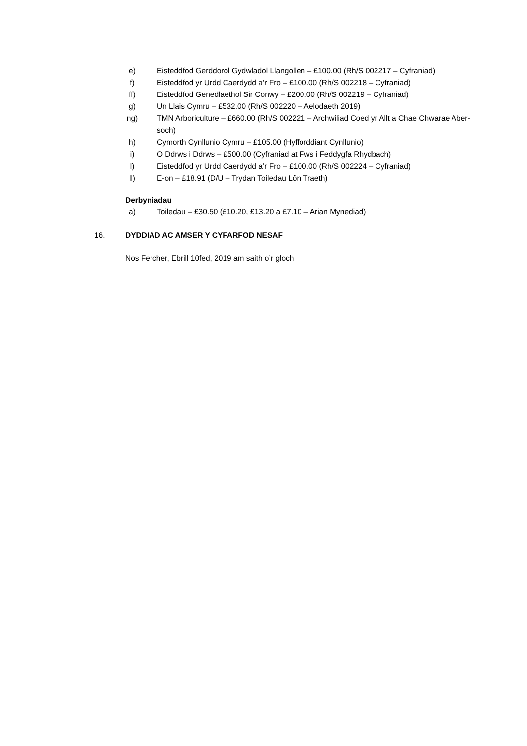e) Eisteddfod Gerddorol Gydwladol Llangollen – £100.00 (Rh/S 002217 – Cyfraniad)
f) Eisteddfod yr Urdd Caerdydd a’r Fro – £100.00 (Rh/S 002218 – Cyfraniad)
ff) Eisteddfod Genedlaethol Sir Conwy – £200.00 (Rh/S 002219 – Cyfraniad)
g) Un Llais Cymru – £532.00 (Rh/S 002220 – Aelodaeth 2019)
ng) TMN Arboriculture – £660.00 (Rh/S 002221 – Archwiliad Coed yr Allt a Chae Chwarae Aber-soch)
h) Cymorth Cynllunio Cymru – £105.00 (Hyfforddiant Cynllunio)
i) O Ddrws i Ddrws – £500.00 (Cyfraniad at Fws i Feddygfa Rhydbach)
l) Eisteddfod yr Urdd Caerdydd a’r Fro – £100.00 (Rh/S 002224 – Cyfraniad)
ll) E-on – £18.91 (D/U – Trydan Toiledau Lôn Traeth)
Derbyniadau
a) Toiledau – £30.50 (£10.20, £13.20 a £7.10 – Arian Mynediad)
16. DYDDIAD AC AMSER Y CYFARFOD NESAF
Nos Fercher, Ebrill 10fed, 2019 am saith o’r gloch